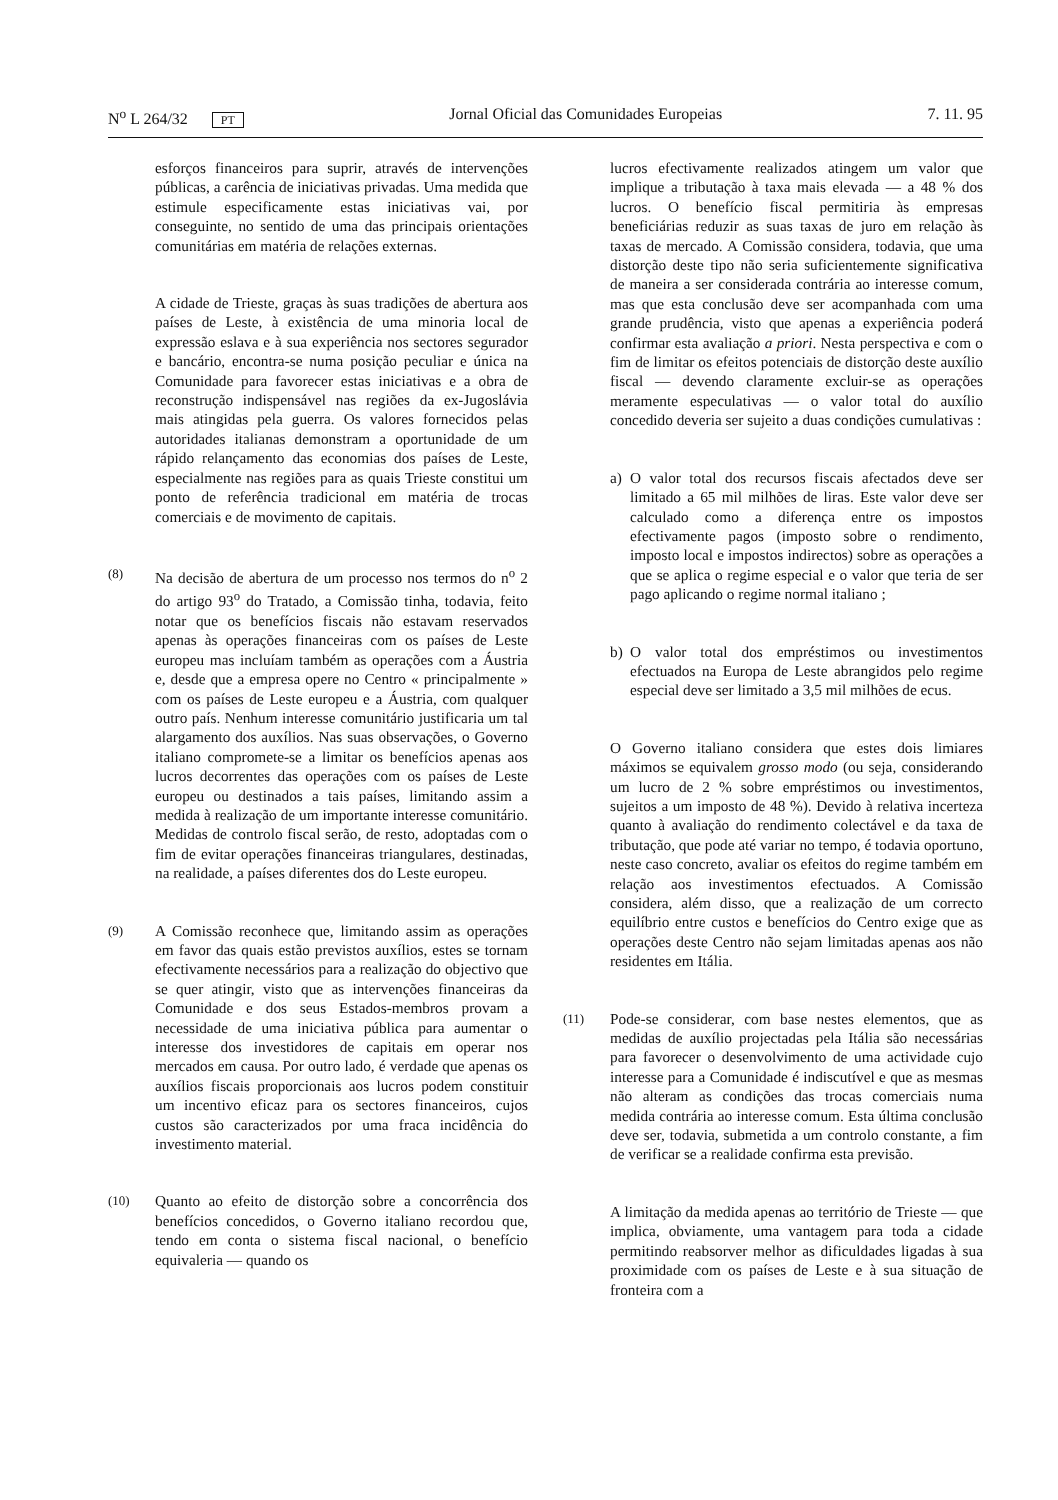N<sup>o</sup> L 264/32 PT
Jornal Oficial das Comunidades Europeias
7. 11. 95
esforços financeiros para suprir, através de intervenções públicas, a carência de iniciativas privadas. Uma medida que estimule especificamente estas iniciativas vai, por conseguinte, no sentido de uma das principais orientações comunitárias em matéria de relações externas.
A cidade de Trieste, graças às suas tradições de abertura aos países de Leste, à existência de uma minoria local de expressão eslava e à sua experiência nos sectores segurador e bancário, encontra-se numa posição peculiar e única na Comunidade para favorecer estas iniciativas e a obra de reconstrução indispensável nas regiões da ex-Jugoslávia mais atingidas pela guerra. Os valores fornecidos pelas autoridades italianas demonstram a oportunidade de um rápido relançamento das economias dos países de Leste, especialmente nas regiões para as quais Trieste constitui um ponto de referência tradicional em matéria de trocas comerciais e de movimento de capitais.
(8)
Na decisão de abertura de um processo nos termos do n<sup>o</sup> 2 do artigo 93<sup>o</sup> do Tratado, a Comissão tinha, todavia, feito notar que os benefícios fiscais não estavam reservados apenas às operações financeiras com os países de Leste europeu mas incluíam também as operações com a Áustria e, desde que a empresa opere no Centro « principalmente » com os países de Leste europeu e a Áustria, com qualquer outro país. Nenhum interesse comunitário justificaria um tal alargamento dos auxílios. Nas suas observações, o Governo italiano compromete-se a limitar os benefícios apenas aos lucros decorrentes das operações com os países de Leste europeu ou destinados a tais países, limitando assim a medida à realização de um importante interesse comunitário. Medidas de controlo fiscal serão, de resto, adoptadas com o fim de evitar operações financeiras triangulares, destinadas, na realidade, a países diferentes dos do Leste europeu.
(9)
A Comissão reconhece que, limitando assim as operações em favor das quais estão previstos auxílios, estes se tornam efectivamente necessários para a realização do objectivo que se quer atingir, visto que as intervenções financeiras da Comunidade e dos seus Estados-membros provam a necessidade de uma iniciativa pública para aumentar o interesse dos investidores de capitais em operar nos mercados em causa. Por outro lado, é verdade que apenas os auxílios fiscais proporcionais aos lucros podem constituir um incentivo eficaz para os sectores financeiros, cujos custos são caracterizados por uma fraca incidência do investimento material.
(10)
Quanto ao efeito de distorção sobre a concorrência dos benefícios concedidos, o Governo italiano recordou que, tendo em conta o sistema fiscal nacional, o benefício equivaleria — quando os
lucros efectivamente realizados atingem um valor que implique a tributação à taxa mais elevada — a 48 % dos lucros. O benefício fiscal permitiria às empresas beneficiárias reduzir as suas taxas de juro em relação às taxas de mercado. A Comissão considera, todavia, que uma distorção deste tipo não seria suficientemente significativa de maneira a ser considerada contrária ao interesse comum, mas que esta conclusão deve ser acompanhada com uma grande prudência, visto que apenas a experiência poderá confirmar esta avaliação a priori. Nesta perspectiva e com o fim de limitar os efeitos potenciais de distorção deste auxílio fiscal — devendo claramente excluir-se as operações meramente especulativas — o valor total do auxílio concedido deveria ser sujeito a duas condições cumulativas :
a) O valor total dos recursos fiscais afectados deve ser limitado a 65 mil milhões de liras. Este valor deve ser calculado como a diferença entre os impostos efectivamente pagos (imposto sobre o rendimento, imposto local e impostos indirectos) sobre as operações a que se aplica o regime especial e o valor que teria de ser pago aplicando o regime normal italiano ;
b) O valor total dos empréstimos ou investimentos efectuados na Europa de Leste abrangidos pelo regime especial deve ser limitado a 3,5 mil milhões de ecus.
O Governo italiano considera que estes dois limiares máximos se equivalem grosso modo (ou seja, considerando um lucro de 2 % sobre empréstimos ou investimentos, sujeitos a um imposto de 48 %). Devido à relativa incerteza quanto à avaliação do rendimento colectável e da taxa de tributação, que pode até variar no tempo, é todavia oportuno, neste caso concreto, avaliar os efeitos do regime também em relação aos investimentos efectuados. A Comissão considera, além disso, que a realização de um correcto equilíbrio entre custos e benefícios do Centro exige que as operações deste Centro não sejam limitadas apenas aos não residentes em Itália.
(11)
Pode-se considerar, com base nestes elementos, que as medidas de auxílio projectadas pela Itália são necessárias para favorecer o desenvolvimento de uma actividade cujo interesse para a Comunidade é indiscutível e que as mesmas não alteram as condições das trocas comerciais numa medida contrária ao interesse comum. Esta última conclusão deve ser, todavia, submetida a um controlo constante, a fim de verificar se a realidade confirma esta previsão.
A limitação da medida apenas ao território de Trieste — que implica, obviamente, uma vantagem para toda a cidade permitindo reabsorver melhor as dificuldades ligadas à sua proximidade com os países de Leste e à sua situação de fronteira com a